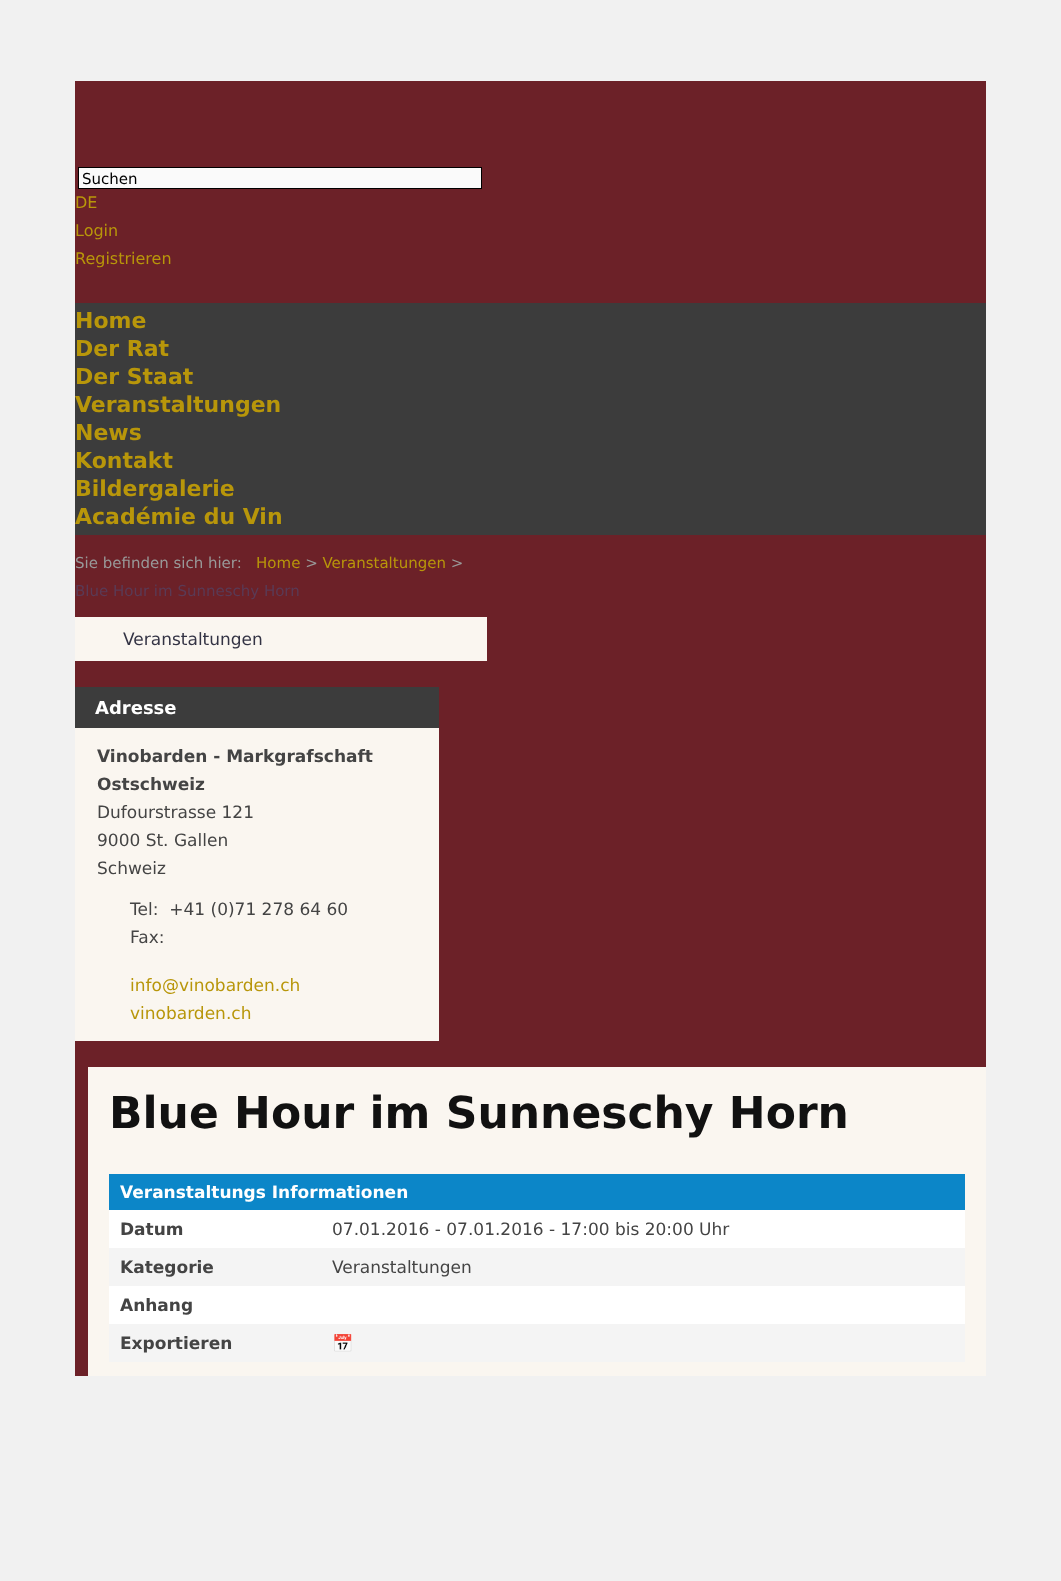Suchen
DE
Login
Registrieren
Home
Der Rat
Der Staat
Veranstaltungen
News
Kontakt
Bildergalerie
Académie du Vin
Sie befinden sich hier: Home > Veranstaltungen >
Blue Hour im Sunneschy Horn
Veranstaltungen
Adresse
Vinobarden - Markgrafschaft Ostschweiz
Dufourstrasse 121
9000 St. Gallen
Schweiz
Tel: +41 (0)71 278 64 60
Fax:
info@vinobarden.ch
vinobarden.ch
Blue Hour im Sunneschy Horn
| Veranstaltungs Informationen | |
| --- | --- |
| Datum | 07.01.2016 - 07.01.2016 - 17:00 bis 20:00 Uhr |
| Kategorie | Veranstaltungen |
| Anhang | |
| Exportieren | 📅 |